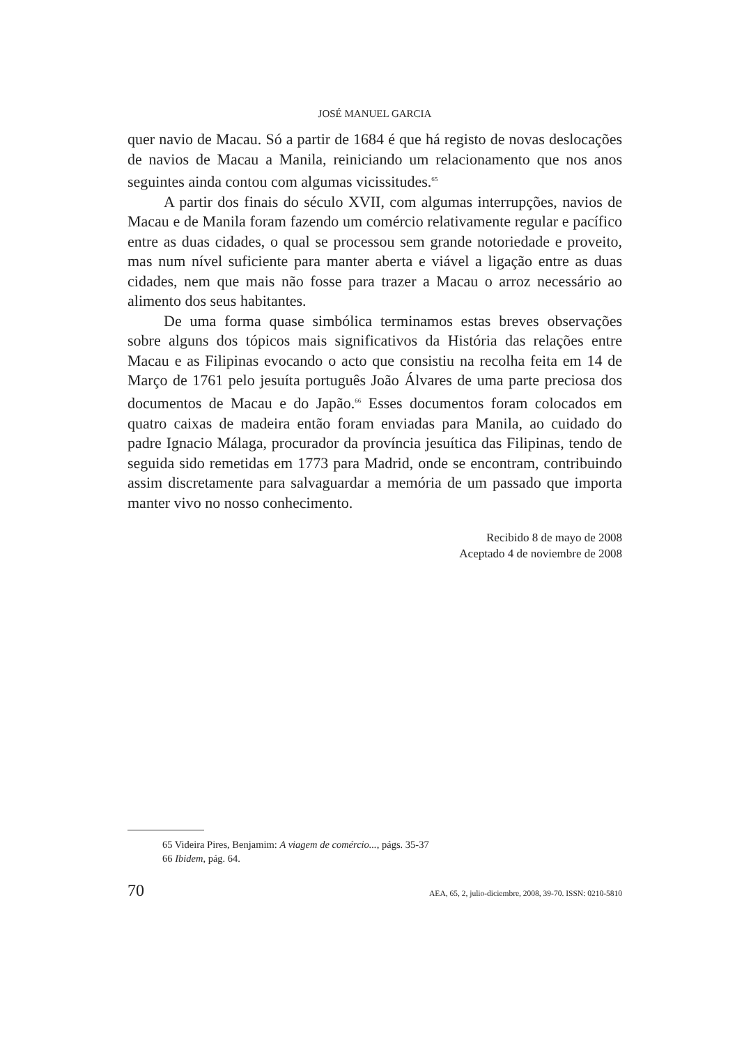JOSÉ MANUEL GARCIA
quer navio de Macau. Só a partir de 1684 é que há registo de novas desloca­ções de navios de Macau a Manila, reiniciando um relacionamento que nos anos seguintes ainda contou com algumas vicissitudes.<sup>65</sup>
A partir dos finais do século XVII, com algumas interrupções, navios de Macau e de Manila foram fazendo um comércio relativamente regular e pacífico entre as duas cidades, o qual se processou sem grande notorieda­de e proveito, mas num nível suficiente para manter aberta e viável a liga­ção entre as duas cidades, nem que mais não fosse para trazer a Macau o arroz necessário ao alimento dos seus habitantes.
De uma forma quase simbólica terminamos estas breves observações sobre alguns dos tópicos mais significativos da História das relações entre Macau e as Filipinas evocando o acto que consistiu na recolha feita em 14 de Março de 1761 pelo jesuíta português João Álvares de uma parte precio­sa dos documentos de Macau e do Japão.<sup>66</sup> Esses documentos foram colo­cados em quatro caixas de madeira então foram enviadas para Manila, ao cuidado do padre Ignacio Málaga, procurador da província jesuítica das Filipinas, tendo de seguida sido remetidas em 1773 para Madrid, onde se encontram, contribuindo assim discretamente para salvaguardar a memória de um passado que importa manter vivo no nosso conhecimento.
Recibido 8 de mayo de 2008
Aceptado 4 de noviembre de 2008
65 Videira Pires, Benjamim: A viagem de comércio..., págs. 35-37
66 Ibidem, pág. 64.
70 AEA, 65, 2, julio-diciembre, 2008, 39-70. ISSN: 0210-5810